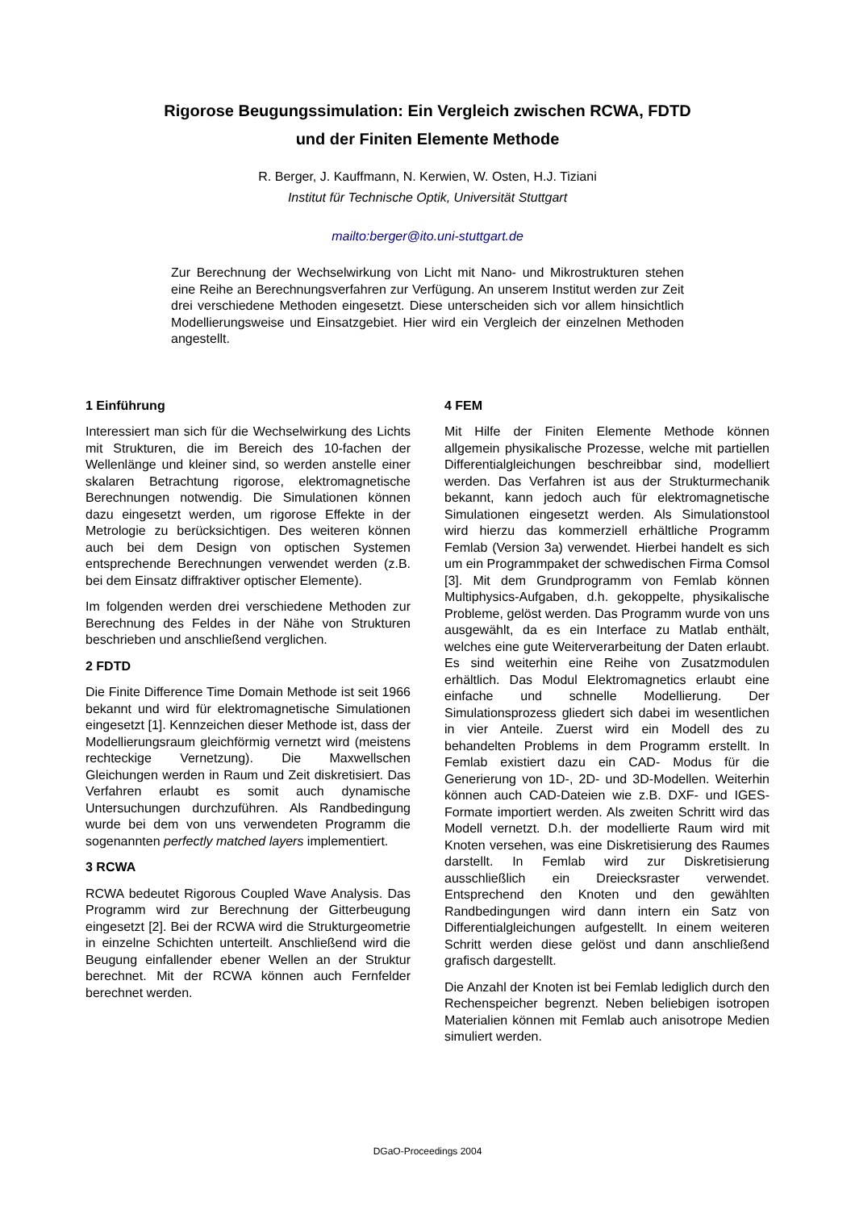Rigorose Beugungssimulation: Ein Vergleich zwischen RCWA, FDTD
und der Finiten Elemente Methode
R. Berger, J. Kauffmann, N. Kerwien, W. Osten, H.J. Tiziani
Institut für Technische Optik, Universität Stuttgart
mailto:berger@ito.uni-stuttgart.de
Zur Berechnung der Wechselwirkung von Licht mit Nano- und Mikrostrukturen stehen eine Reihe an Berechnungsverfahren zur Verfügung. An unserem Institut werden zur Zeit drei verschiedene Methoden eingesetzt. Diese unterscheiden sich vor allem hinsichtlich Modellierungsweise und Einsatzgebiet. Hier wird ein Vergleich der einzelnen Methoden angestellt.
1 Einführung
Interessiert man sich für die Wechselwirkung des Lichts mit Strukturen, die im Bereich des 10-fachen der Wellenlänge und kleiner sind, so werden anstelle einer skalaren Betrachtung rigorose, elektromagnetische Berechnungen notwendig. Die Simulationen können dazu eingesetzt werden, um rigorose Effekte in der Metrologie zu berücksichtigen. Des weiteren können auch bei dem Design von optischen Systemen entsprechende Berechnungen verwendet werden (z.B. bei dem Einsatz diffraktiver optischer Elemente).
Im folgenden werden drei verschiedene Methoden zur Berechnung des Feldes in der Nähe von Strukturen beschrieben und anschließend verglichen.
2 FDTD
Die Finite Difference Time Domain Methode ist seit 1966 bekannt und wird für elektromagnetische Simulationen eingesetzt [1]. Kennzeichen dieser Methode ist, dass der Modellierungsraum gleichförmig vernetzt wird (meistens rechteckige Vernetzung). Die Maxwellschen Gleichungen werden in Raum und Zeit diskretisiert. Das Verfahren erlaubt es somit auch dynamische Untersuchungen durchzuführen. Als Randbedingung wurde bei dem von uns verwendeten Programm die sogenannten perfectly matched layers implementiert.
3 RCWA
RCWA bedeutet Rigorous Coupled Wave Analysis. Das Programm wird zur Berechnung der Gitterbeugung eingesetzt [2]. Bei der RCWA wird die Strukturgeometrie in einzelne Schichten unterteilt. Anschließend wird die Beugung einfallender ebener Wellen an der Struktur berechnet. Mit der RCWA können auch Fernfelder berechnet werden.
4 FEM
Mit Hilfe der Finiten Elemente Methode können allgemein physikalische Prozesse, welche mit partiellen Differentialgleichungen beschreibbar sind, modelliert werden. Das Verfahren ist aus der Strukturmechanik bekannt, kann jedoch auch für elektromagnetische Simulationen eingesetzt werden. Als Simulationstool wird hierzu das kommerziell erhältliche Programm Femlab (Version 3a) verwendet. Hierbei handelt es sich um ein Programmpaket der schwedischen Firma Comsol [3]. Mit dem Grundprogramm von Femlab können Multiphysics-Aufgaben, d.h. gekoppelte, physikalische Probleme, gelöst werden. Das Programm wurde von uns ausgewählt, da es ein Interface zu Matlab enthält, welches eine gute Weiterverarbeitung der Daten erlaubt. Es sind weiterhin eine Reihe von Zusatzmodulen erhältlich. Das Modul Elektromagnetics erlaubt eine einfache und schnelle Modellierung. Der Simulationsprozess gliedert sich dabei im wesentlichen in vier Anteile. Zuerst wird ein Modell des zu behandelten Problems in dem Programm erstellt. In Femlab existiert dazu ein CAD- Modus für die Generierung von 1D-, 2D- und 3D-Modellen. Weiterhin können auch CAD-Dateien wie z.B. DXF- und IGES-Formate importiert werden. Als zweiten Schritt wird das Modell vernetzt. D.h. der modellierte Raum wird mit Knoten versehen, was eine Diskretisierung des Raumes darstellt. In Femlab wird zur Diskretisierung ausschließlich ein Dreiecksraster verwendet. Entsprechend den Knoten und den gewählten Randbedingungen wird dann intern ein Satz von Differentialgleichungen aufgestellt. In einem weiteren Schritt werden diese gelöst und dann anschließend grafisch dargestellt.
Die Anzahl der Knoten ist bei Femlab lediglich durch den Rechenspeicher begrenzt. Neben beliebigen isotropen Materialien können mit Femlab auch anisotrope Medien simuliert werden.
DGaO-Proceedings 2004